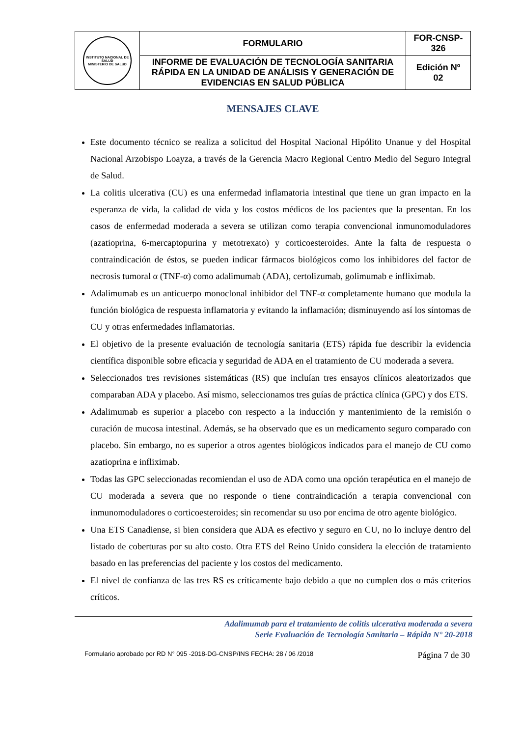| INSTITUTO NACIONAL DE SALUD MINISTERIO DE SALUD | FORMULARIO | FOR-CNSP- 326 |
| | INFORME DE EVALUACIÓN DE TECNOLOGÍA SANITARIA RÁPIDA EN LA UNIDAD DE ANÁLISIS Y GENERACIÓN DE EVIDENCIAS EN SALUD PÚBLICA | Edición Nº 02 |
MENSAJES CLAVE
Este documento técnico se realiza a solicitud del Hospital Nacional Hipólito Unanue y del Hospital Nacional Arzobispo Loayza, a través de la Gerencia Macro Regional Centro Medio del Seguro Integral de Salud.
La colitis ulcerativa (CU) es una enfermedad inflamatoria intestinal que tiene un gran impacto en la esperanza de vida, la calidad de vida y los costos médicos de los pacientes que la presentan. En los casos de enfermedad moderada a severa se utilizan como terapia convencional inmunomoduladores (azatioprina, 6-mercaptopurina y metotrexato) y corticoesteroides. Ante la falta de respuesta o contraindicación de éstos, se pueden indicar fármacos biológicos como los inhibidores del factor de necrosis tumoral α (TNF-α) como adalimumab (ADA), certolizumab, golimumab e infliximab.
Adalimumab es un anticuerpo monoclonal inhibidor del TNF-α completamente humano que modula la función biológica de respuesta inflamatoria y evitando la inflamación; disminuyendo así los síntomas de CU y otras enfermedades inflamatorias.
El objetivo de la presente evaluación de tecnología sanitaria (ETS) rápida fue describir la evidencia científica disponible sobre eficacia y seguridad de ADA en el tratamiento de CU moderada a severa.
Seleccionados tres revisiones sistemáticas (RS) que incluían tres ensayos clínicos aleatorizados que comparaban ADA y placebo. Así mismo, seleccionamos tres guías de práctica clínica (GPC) y dos ETS.
Adalimumab es superior a placebo con respecto a la inducción y mantenimiento de la remisión o curación de mucosa intestinal. Además, se ha observado que es un medicamento seguro comparado con placebo. Sin embargo, no es superior a otros agentes biológicos indicados para el manejo de CU como azatioprina e infliximab.
Todas las GPC seleccionadas recomiendan el uso de ADA como una opción terapéutica en el manejo de CU moderada a severa que no responde o tiene contraindicación a terapia convencional con inmunomoduladores o corticoesteroides; sin recomendar su uso por encima de otro agente biológico.
Una ETS Canadiense, si bien considera que ADA es efectivo y seguro en CU, no lo incluye dentro del listado de coberturas por su alto costo. Otra ETS del Reino Unido considera la elección de tratamiento basado en las preferencias del paciente y los costos del medicamento.
El nivel de confianza de las tres RS es críticamente bajo debido a que no cumplen dos o más criterios críticos.
Adalimumab para el tratamiento de colitis ulcerativa moderada a severa
Serie Evaluación de Tecnología Sanitaria – Rápida N° 20-2018
Formulario aprobado por RD N° 095 -2018-DG-CNSP/INS FECHA: 28 / 06 /2018 Página 7 de 30